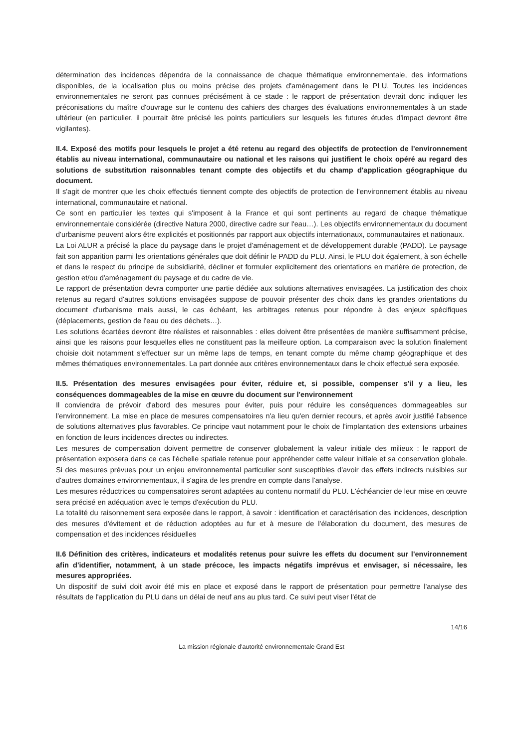détermination des incidences dépendra de la connaissance de chaque thématique environnementale, des informations disponibles, de la localisation plus ou moins précise des projets d'aménagement dans le PLU. Toutes les incidences environnementales ne seront pas connues précisément à ce stade : le rapport de présentation devrait donc indiquer les préconisations du maître d'ouvrage sur le contenu des cahiers des charges des évaluations environnementales à un stade ultérieur (en particulier, il pourrait être précisé les points particuliers sur lesquels les futures études d'impact devront être vigilantes).
II.4. Exposé des motifs pour lesquels le projet a été retenu au regard des objectifs de protection de l'environnement établis au niveau international, communautaire ou national et les raisons qui justifient le choix opéré au regard des solutions de substitution raisonnables tenant compte des objectifs et du champ d'application géographique du document.
Il s'agit de montrer que les choix effectués tiennent compte des objectifs de protection de l'environnement établis au niveau international, communautaire et national.
Ce sont en particulier les textes qui s'imposent à la France et qui sont pertinents au regard de chaque thématique environnementale considérée (directive Natura 2000, directive cadre sur l'eau…). Les objectifs environnementaux du document d'urbanisme peuvent alors être explicités et positionnés par rapport aux objectifs internationaux, communautaires et nationaux.
La Loi ALUR a précisé la place du paysage dans le projet d'aménagement et de développement durable (PADD). Le paysage fait son apparition parmi les orientations générales que doit définir le PADD du PLU. Ainsi, le PLU doit également, à son échelle et dans le respect du principe de subsidiarité, décliner et formuler explicitement des orientations en matière de protection, de gestion et/ou d'aménagement du paysage et du cadre de vie.
Le rapport de présentation devra comporter une partie dédiée aux solutions alternatives envisagées. La justification des choix retenus au regard d'autres solutions envisagées suppose de pouvoir présenter des choix dans les grandes orientations du document d'urbanisme mais aussi, le cas échéant, les arbitrages retenus pour répondre à des enjeux spécifiques (déplacements, gestion de l'eau ou des déchets…).
Les solutions écartées devront être réalistes et raisonnables : elles doivent être présentées de manière suffisamment précise, ainsi que les raisons pour lesquelles elles ne constituent pas la meilleure option. La comparaison avec la solution finalement choisie doit notamment s'effectuer sur un même laps de temps, en tenant compte du même champ géographique et des mêmes thématiques environnementales. La part donnée aux critères environnementaux dans le choix effectué sera exposée.
II.5. Présentation des mesures envisagées pour éviter, réduire et, si possible, compenser s'il y a lieu, les conséquences dommageables de la mise en œuvre du document sur l'environnement
Il conviendra de prévoir d'abord des mesures pour éviter, puis pour réduire les conséquences dommageables sur l'environnement. La mise en place de mesures compensatoires n'a lieu qu'en dernier recours, et après avoir justifié l'absence de solutions alternatives plus favorables. Ce principe vaut notamment pour le choix de l'implantation des extensions urbaines en fonction de leurs incidences directes ou indirectes.
Les mesures de compensation doivent permettre de conserver globalement la valeur initiale des milieux : le rapport de présentation exposera dans ce cas l'échelle spatiale retenue pour appréhender cette valeur initiale et sa conservation globale. Si des mesures prévues pour un enjeu environnemental particulier sont susceptibles d'avoir des effets indirects nuisibles sur d'autres domaines environnementaux, il s'agira de les prendre en compte dans l'analyse.
Les mesures réductrices ou compensatoires seront adaptées au contenu normatif du PLU. L'échéancier de leur mise en œuvre sera précisé en adéquation avec le temps d'exécution du PLU.
La totalité du raisonnement sera exposée dans le rapport, à savoir : identification et caractérisation des incidences, description des mesures d'évitement et de réduction adoptées au fur et à mesure de l'élaboration du document, des mesures de compensation et des incidences résiduelles
II.6 Définition des critères, indicateurs et modalités retenus pour suivre les effets du document sur l'environnement afin d'identifier, notamment, à un stade précoce, les impacts négatifs imprévus et envisager, si nécessaire, les mesures appropriées.
Un dispositif de suivi doit avoir été mis en place et exposé dans le rapport de présentation pour permettre l'analyse des résultats de l'application du PLU dans un délai de neuf ans au plus tard. Ce suivi peut viser l'état de
14/16
La mission régionale d'autorité environnementale Grand Est